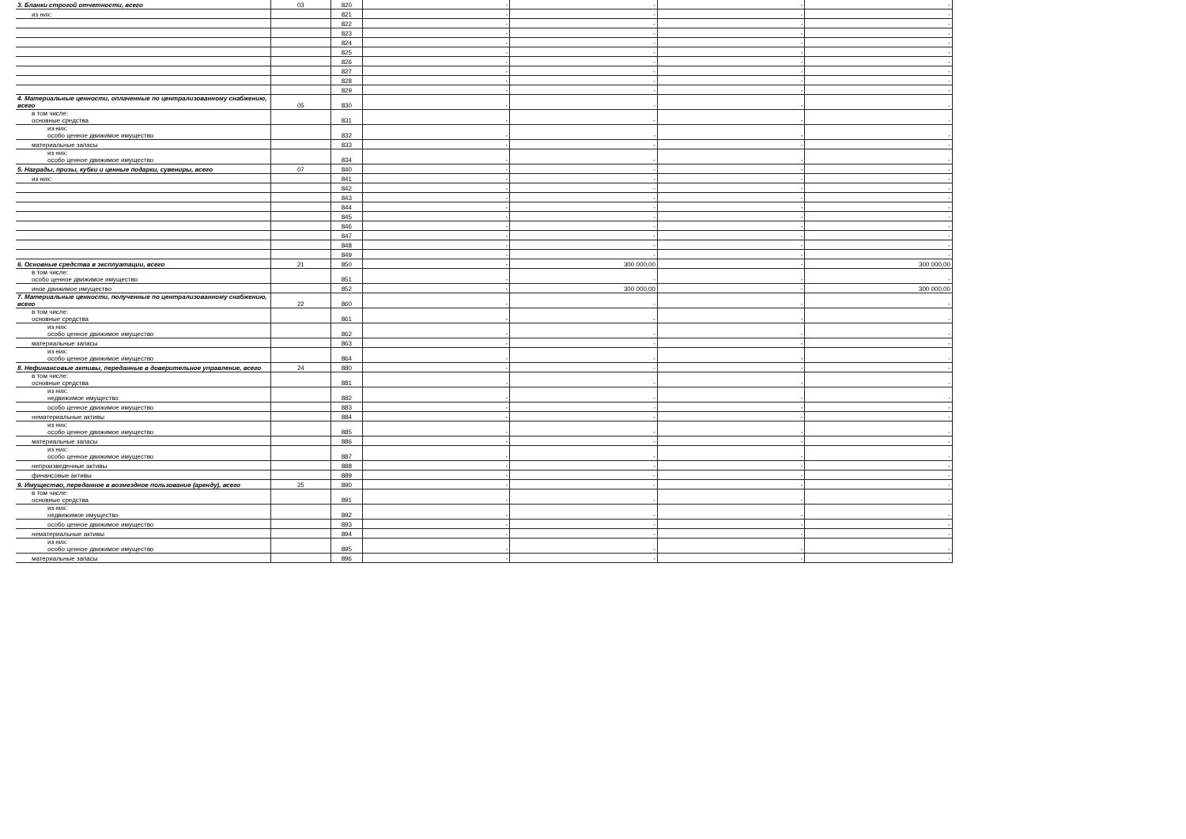| 3. Бланки строгой отчетности, всего | 03 | 820 | - | - | - | - |
| из них: | | 821 | - | - | - | - |
| | | 822 | - | - | - | - |
| | | 823 | - | - | - | - |
| | | 824 | - | - | - | - |
| | | 825 | - | - | - | - |
| | | 826 | - | - | - | - |
| | | 827 | - | - | - | - |
| | | 828 | - | - | - | - |
| | | 829 | - | - | - | - |
| 4. Материальные ценности, оплаченные по централизованному снабжению, всего | 05 | 830 | - | - | - | - |
| в том числе: основные средства | | 831 | - | - | - | - |
| из них: особо ценное движимое имущество | | 832 | - | - | - | - |
| материальные запасы | | 833 | - | - | - | - |
| из них: особо ценное движимое имущество | | 834 | - | - | - | - |
| 5. Награды, призы, кубки и ценные подарки, сувениры, всего | 07 | 840 | - | - | - | - |
| из них: | | 841 | - | - | - | - |
| | | 842 | - | - | - | - |
| | | 843 | - | - | - | - |
| | | 844 | - | - | - | - |
| | | 845 | - | - | - | - |
| | | 846 | - | - | - | - |
| | | 847 | - | - | - | - |
| | | 848 | - | - | - | - |
| | | 849 | - | - | - | - |
| 6. Основные средства в эксплуатации, всего | 21 | 850 | - | 300 000,00 | - | 300 000,00 |
| в том числе: особо ценное движимое имущество | | 851 | - | - | - | - |
| иное движимое имущество | | 852 | - | 300 000,00 | - | 300 000,00 |
| 7. Материальные ценности, полученные по централизованному снабжению, всего | 22 | 860 | - | - | - | - |
| в том числе: основные средства | | 861 | - | - | - | - |
| из них: особо ценное движимое имущество | | 862 | - | - | - | - |
| материальные запасы | | 863 | - | - | - | - |
| из них: особо ценное движимое имущество | | 864 | - | - | - | - |
| 8. Нефинансовые активы, переданные в доверительное управление, всего | 24 | 880 | - | - | - | - |
| в том числе: основные средства | | 881 | - | - | - | - |
| из них: недвижимое имущество | | 882 | - | - | - | - |
| особо ценное движимое имущество | | 883 | - | - | - | - |
| нематериальные активы | | 884 | - | - | - | - |
| из них: особо ценное движимое имущество | | 885 | - | - | - | - |
| материальные запасы | | 886 | - | - | - | - |
| из них: особо ценное движимое имущество | | 887 | - | - | - | - |
| непроизведенные активы | | 888 | - | - | - | - |
| финансовые активы | | 889 | - | - | - | - |
| 9. Имущество, переданное в возмездное пользование (аренду), всего | 25 | 890 | - | - | - | - |
| в том числе: основные средства | | 891 | - | - | - | - |
| из них: недвижимое имущество | | 892 | - | - | - | - |
| особо ценное движимое имущество | | 893 | - | - | - | - |
| нематериальные активы | | 894 | - | - | - | - |
| из них: особо ценное движимое имущество | | 895 | - | - | - | - |
| материальные запасы | | 896 | - | - | - | - |